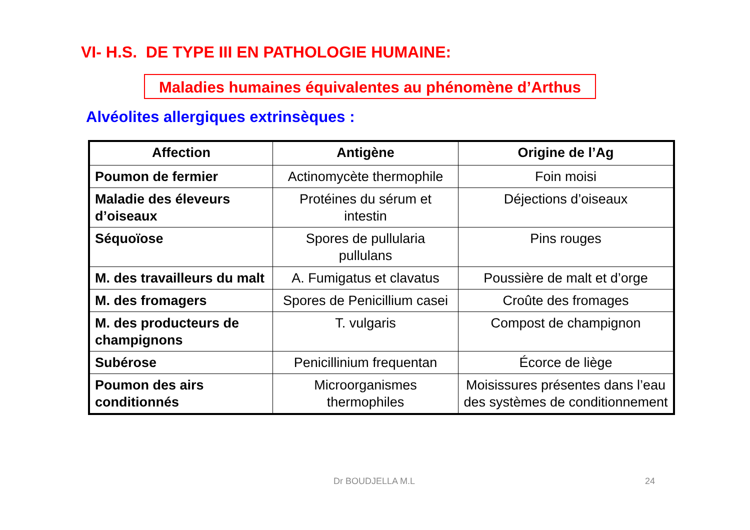VI- H.S. DE TYPE III EN PATHOLOGIE HUMAINE:
Maladies humaines équivalentes au phénomène d’Arthus
Alvéolites allergiques extrinsèques :
| Affection | Antigène | Origine de l’Ag |
| --- | --- | --- |
| Poumon de fermier | Actinomycète thermophile | Foin moisi |
| Maladie des éleveurs d’oiseaux | Protéines du sérum et intestin | Déjections d’oiseaux |
| Séquoïose | Spores de pullularia pullulans | Pins rouges |
| M. des travailleurs du malt | A. Fumigatus et clavatus | Poussière de malt et d’orge |
| M. des fromagers | Spores de Penicillium casei | Croûte des fromages |
| M. des producteurs de champignons | T. vulgaris | Compost de champignon |
| Subérose | Penicillinium frequentan | Écorce de liège |
| Poumon des airs conditionnés | Microorganismes thermophiles | Moisissures présentes dans l’eau des systèmes de conditionnement |
Dr BOUDJELLA M.L 24